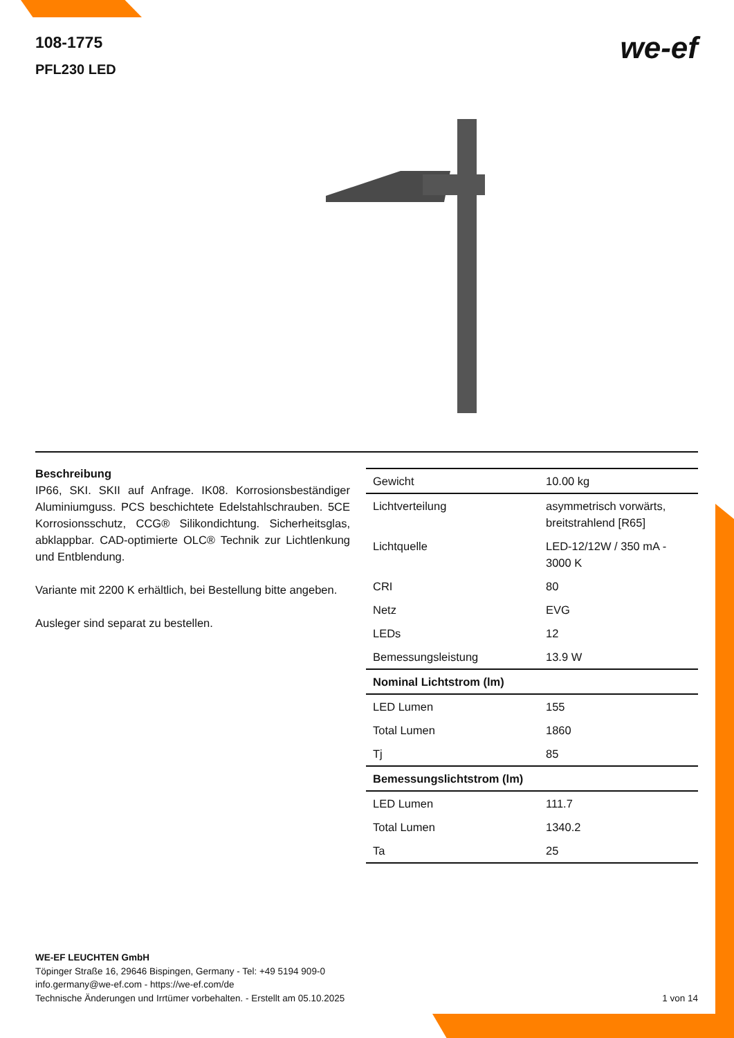108-1775
PFL230 LED
we-ef
Beschreibung
IP66, SKI. SKII auf Anfrage. IK08. Korrosionsbeständiger Aluminiumguss. PCS beschichtete Edelstahlschrauben. 5CE Korrosionsschutz, CCG® Silikondichtung. Sicherheitsglas, abklappbar. CAD-optimierte OLC® Technik zur Lichtlenkung und Entblendung.
Variante mit 2200 K erhältlich, bei Bestellung bitte angeben.
Ausleger sind separat zu bestellen.
| Gewicht | 10.00 kg |
| Lichtverteilung | asymmetrisch vorwärts, breitstrahlend [R65] |
| Lichtquelle | LED-12/12W / 350 mA - 3000 K |
| CRI | 80 |
| Netz | EVG |
| LEDs | 12 |
| Bemessungsleistung | 13.9 W |
| Nominal Lichtstrom (lm) | |
| LED Lumen | 155 |
| Total Lumen | 1860 |
| Tj | 85 |
| Bemessungslichtstrom (lm) | |
| LED Lumen | 111.7 |
| Total Lumen | 1340.2 |
| Ta | 25 |
WE-EF LEUCHTEN GmbH
Töpinger Straße 16, 29646 Bispingen, Germany - Tel: +49 5194 909-0
info.germany@we-ef.com - https://we-ef.com/de
Technische Änderungen und Irrtümer vorbehalten. - Erstellt am 05.10.2025 1 von 14